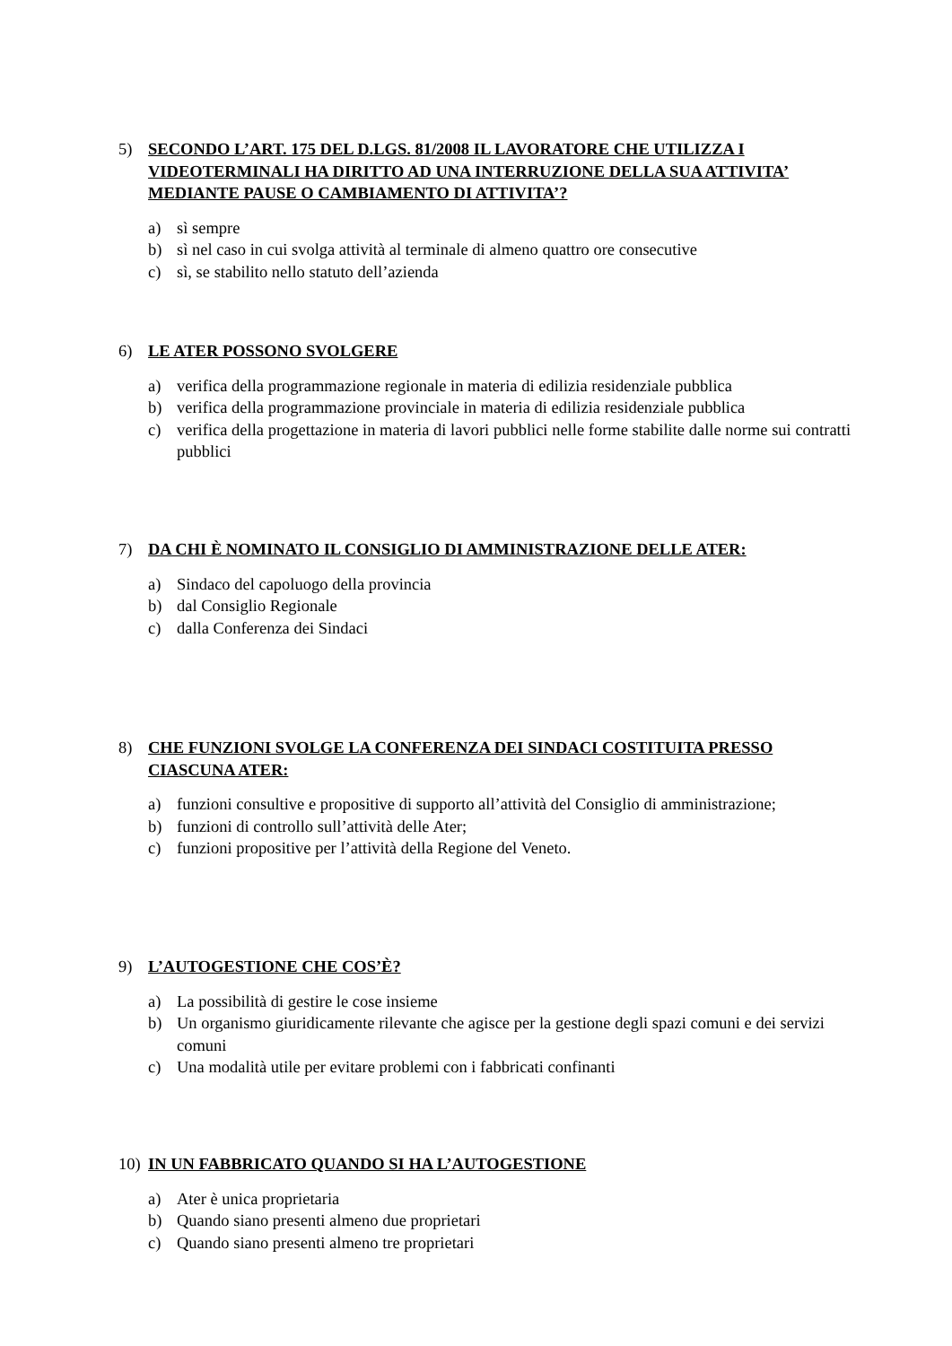5) SECONDO L’ART. 175 DEL D.LGS. 81/2008 IL LAVORATORE CHE UTILIZZA I VIDEOTERMINALI HA DIRITTO AD UNA INTERRUZIONE DELLA SUA ATTIVITA’ MEDIANTE PAUSE O CAMBIAMENTO DI ATTIVITA’?
a) sì sempre
b) sì nel caso in cui svolga attività al terminale di almeno quattro ore consecutive
c) sì, se stabilito nello statuto dell’azienda
6) LE ATER POSSONO SVOLGERE
a) verifica della programmazione regionale in materia di edilizia residenziale pubblica
b) verifica della programmazione provinciale in materia di edilizia residenziale pubblica
c) verifica della progettazione in materia di lavori pubblici nelle forme stabilite dalle norme sui contratti pubblici
7) DA CHI È NOMINATO IL CONSIGLIO DI AMMINISTRAZIONE DELLE ATER:
a) Sindaco del capoluogo della provincia
b) dal Consiglio Regionale
c) dalla Conferenza dei Sindaci
8) CHE FUNZIONI SVOLGE LA CONFERENZA DEI SINDACI COSTITUITA PRESSO CIASCUNA ATER:
a) funzioni consultive e propositive di supporto all’attività del Consiglio di amministrazione;
b) funzioni di controllo sull’attività delle Ater;
c) funzioni propositive per l’attività della Regione del Veneto.
9) L’AUTOGESTIONE CHE COS’È?
a) La possibilità di gestire le cose insieme
b) Un organismo giuridicamente rilevante che agisce per la gestione degli spazi comuni e dei servizi comuni
c) Una modalità utile per evitare problemi con i fabbricati confinanti
10) IN UN FABBRICATO QUANDO SI HA L’AUTOGESTIONE
a) Ater è unica proprietaria
b) Quando siano presenti almeno due proprietari
c) Quando siano presenti almeno tre proprietari